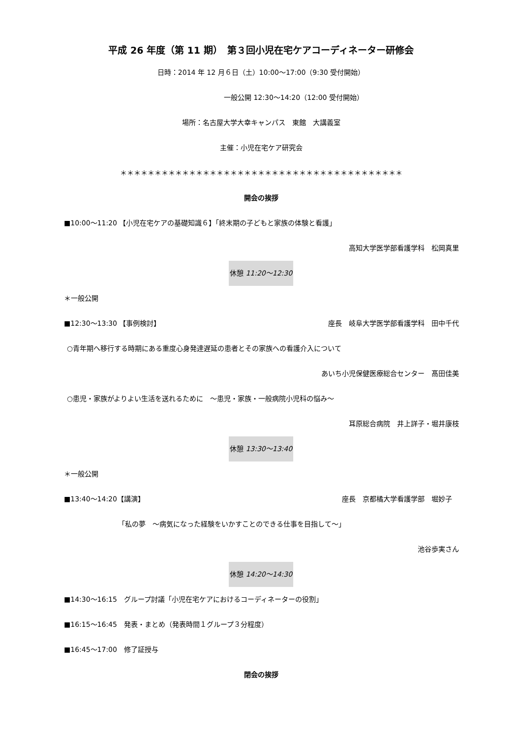平成 26 年度（第 11 期）　第３回小児在宅ケアコーディネーター研修会
日時：2014 年 12 月６日（土）10:00～17:00（9:30 受付開始）
一般公開 12:30～14:20（12:00 受付開始）
場所：名古屋大学大幸キャンパス　東館　大講義室
主催：小児在宅ケア研究会
＊＊＊＊＊＊＊＊＊＊＊＊＊＊＊＊＊＊＊＊＊＊＊＊＊＊＊＊＊＊＊＊＊＊＊＊＊＊＊＊＊
開会の挨拶
■10:00～11:20 【小児在宅ケアの基礎知識６】「終末期の子どもと家族の体験と看護」
高知大学医学部看護学科　松岡真里
休憩 11:20～12:30
＊一般公開
■12:30～13:30 【事例検討】 座長　岐阜大学医学部看護学科　田中千代
○青年期へ移行する時期にある重度心身発達遅延の患者とその家族への看護介入について
あいち小児保健医療総合センター　髙田佳美
○患児・家族がよりよい生活を送れるために　～患児・家族・一般病院小児科の悩み～
耳原総合病院　井上詳子・堀井康枝
休憩 13:30～13:40
＊一般公開
■13:40～14:20【講演】 座長　京都橘大学看護学部　堀妙子　
「私の夢　～病気になった経験をいかすことのできる仕事を目指して～」
池谷歩実さん
休憩 14:20～14:30
■14:30～16:15　グループ討議「小児在宅ケアにおけるコーディネーターの役割」
■16:15～16:45　発表・まとめ（発表時間１グループ３分程度）
■16:45～17:00　修了証授与
閉会の挨拶